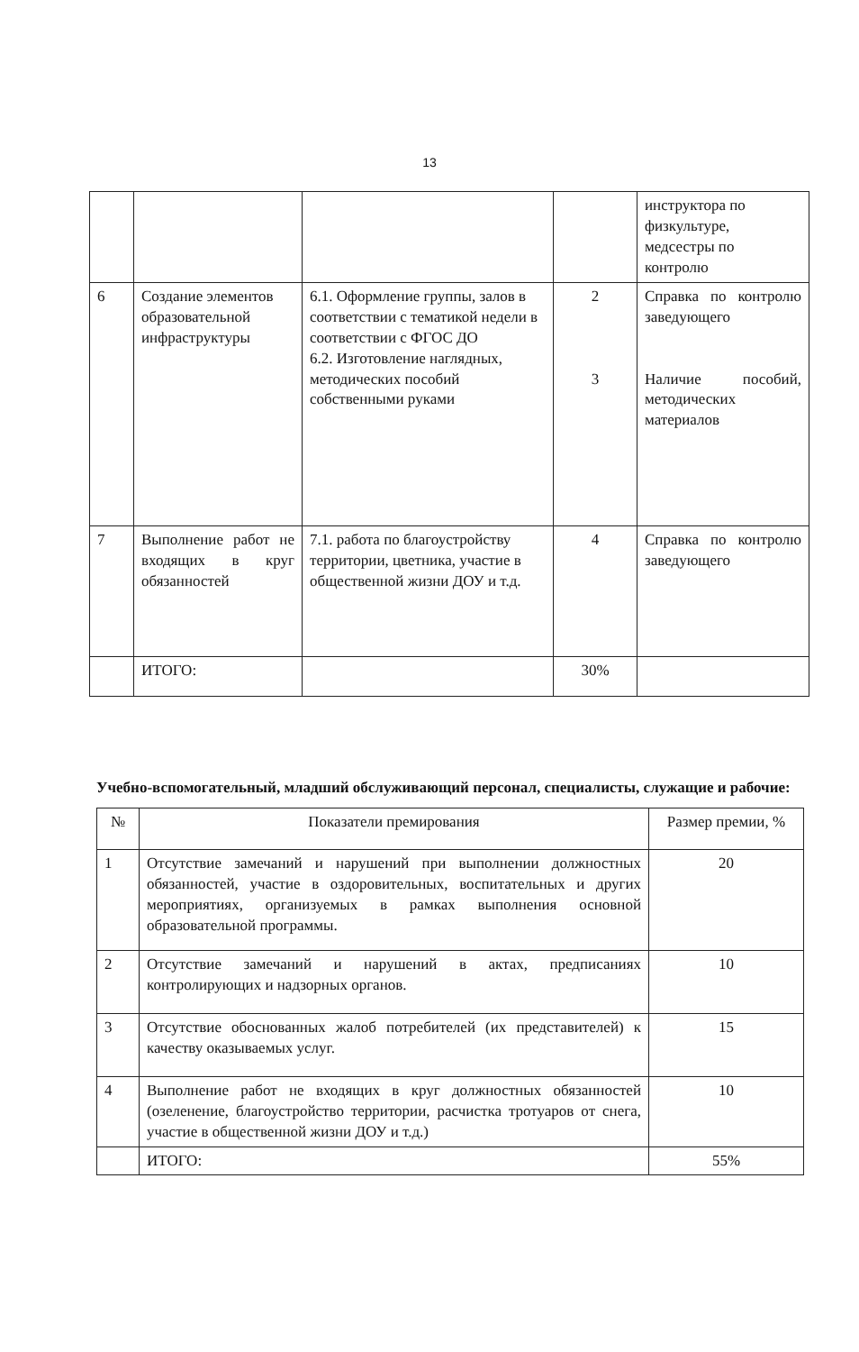13
| | | | | инструктора по физкультуре, медсестры по контролю |
| 6 | Создание элементов образовательной инфраструктуры | 6.1. Оформление группы, залов в соответствии с тематикой недели в соответствии с ФГОС ДО 6.2. Изготовление наглядных, методических пособий собственными руками | 2 3 | Справка по контролю заведующего Наличие пособий, методических материалов |
| 7 | Выполнение работ не входящих в круг обязанностей | 7.1. работа по благоустройству территории, цветника, участие в общественной жизни ДОУ и т.д. | 4 | Справка по контролю заведующего |
| | ИТОГО: | | 30% | |
Учебно-вспомогательный, младший обслуживающий персонал, специалисты, служащие и рабочие:
| № | Показатели премирования | Размер премии, % |
| --- | --- | --- |
| 1 | Отсутствие замечаний и нарушений при выполнении должностных обязанностей, участие в оздоровительных, воспитательных и других мероприятиях, организуемых в рамках выполнения основной образовательной программы. | 20 |
| 2 | Отсутствие замечаний и нарушений в актах, предписаниях контролирующих и надзорных органов. | 10 |
| 3 | Отсутствие обоснованных жалоб потребителей (их представителей) к качеству оказываемых услуг. | 15 |
| 4 | Выполнение работ не входящих в круг должностных обязанностей (озеленение, благоустройство территории, расчистка тротуаров от снега, участие в общественной жизни ДОУ и т.д.) | 10 |
| | ИТОГО: | 55% |